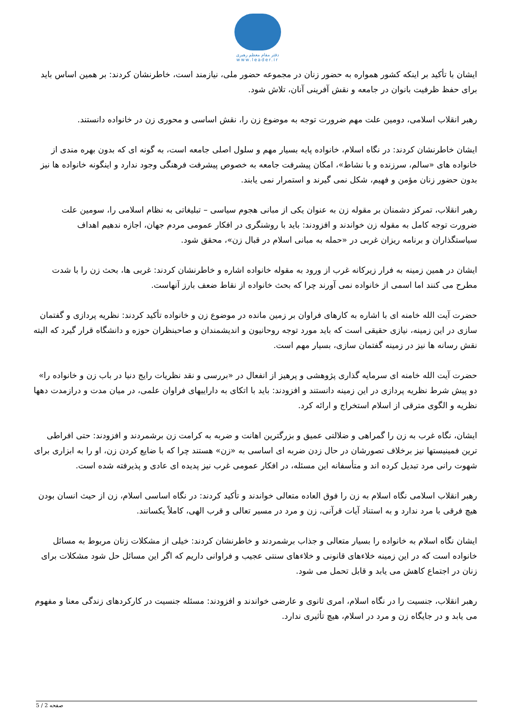دفتر مقام معظم رهبری
www.leader.ir
ایشان با تأکید بر اینکه کشور همواره به حضور زنان در مجموعه حضور ملی، نیازمند است، خاطرنشان کردند: بر همین اساس باید برای حفظ ظرفیت بانوان در جامعه و نقش آفرینی آنان، تلاش شود.
رهبر انقلاب اسلامی، دومین علت مهم ضرورت توجه به موضوع زن را، نقش اساسی و محوری زن در خانواده دانستند.
ایشان خاطرنشان کردند: در نگاه اسلام، خانواده پایه بسیار مهم و سلول اصلی جامعه است، به گونه ای که بدون بهره مندی از خانواده های «سالم، سرزنده و با نشاط»، امکان پیشرفت جامعه به خصوص پیشرفت فرهنگی وجود ندارد و اینگونه خانواده ها نیز بدون حضور زنان مؤمن و فهیم، شکل نمی گیرند و استمرار نمی یابند.
رهبر انقلاب، تمرکز دشمنان بر مقوله زن به عنوان یکی از مبانی هجوم سیاسی – تبلیغاتی به نظام اسلامی را، سومین علت ضرورت توجه کامل به مقوله زن خواندند و افزودند: باید با روشنگری در افکار عمومی مردم جهان، اجازه ندهیم اهداف سیاستگذاران و برنامه ریزان غربی در «حمله به مبانی اسلام در قبال زن»، محقق شود.
ایشان در همین زمینه به فرار زیرکانه غرب از ورود به مقوله خانواده اشاره و خاطرنشان کردند: غربی ها، بحث زن را با شدت مطرح می کنند اما اسمی از خانواده نمی آورند چرا که بحث خانواده از نقاط ضعف بارز آنهاست.
حضرت آیت الله خامنه ای با اشاره به کارهای فراوان بر زمین مانده در موضوع زن و خانواده تأکید کردند: نظریه پردازی و گفتمان سازی در این زمینه، نیازی حقیقی است که باید مورد توجه روحانیون و اندیشمندان و صاحبنظران حوزه و دانشگاه قرار گیرد که البته نقش رسانه ها نیز در زمینه گفتمان سازی، بسیار مهم است.
حضرت آیت الله خامنه ای سرمایه گذاری پژوهشی و پرهیز از انفعال در «بررسی و نقد نظریات رایج دنیا در باب زن و خانواده را» دو پیش شرط نظریه پردازی در این زمینه دانستند و افزودند: باید با اتکای به داراییهای فراوان علمی، در میان مدت و درازمدت دهها نظریه و الگوی مترقی از اسلام استخراج و ارائه کرد.
ایشان، نگاه غرب به زن را گمراهی و ضلالتی عمیق و بزرگترین اهانت و ضربه به کرامت زن برشمردند و افزودند: حتی افراطی ترین فمینیستها نیز برخلاف تصورشان در حال زدن ضربه ای اساسی به «زن» هستند چرا که با ضایع کردن زن، او را به ابزاری برای شهوت رانی مرد تبدیل کرده اند و متأسفانه این مسئله، در افکار عمومی غرب نیز پدیده ای عادی و پذیرفته شده است.
رهبر انقلاب اسلامی نگاه اسلام به زن را فوق العاده متعالی خواندند و تأکید کردند: در نگاه اساسی اسلام، زن از حیث انسان بودن هیچ فرقی با مرد ندارد و به استناد آیات قرآنی، زن و مرد در مسیر تعالی و قرب الهی، کاملاً یکسانند.
ایشان نگاه اسلام به خانواده را بسیار متعالی و جذاب برشمردند و خاطرنشان کردند: خیلی از مشکلات زنان مربوط به مسائل خانواده است که در این زمینه خلاءهای قانونی و خلاءهای سنتی عجیب و فراوانی داریم که اگر این مسائل حل شود مشکلات برای زنان در اجتماع کاهش می یابد و قابل تحمل می شود.
رهبر انقلاب، جنسیت را در نگاه اسلام، امری ثانوی و عارضی خواندند و افزودند: مسئله جنسیت در کارکردهای زندگی معنا و مفهوم می یابد و در جایگاه زن و مرد در اسلام، هیچ تأثیری ندارد.
صفحه 2 / 5